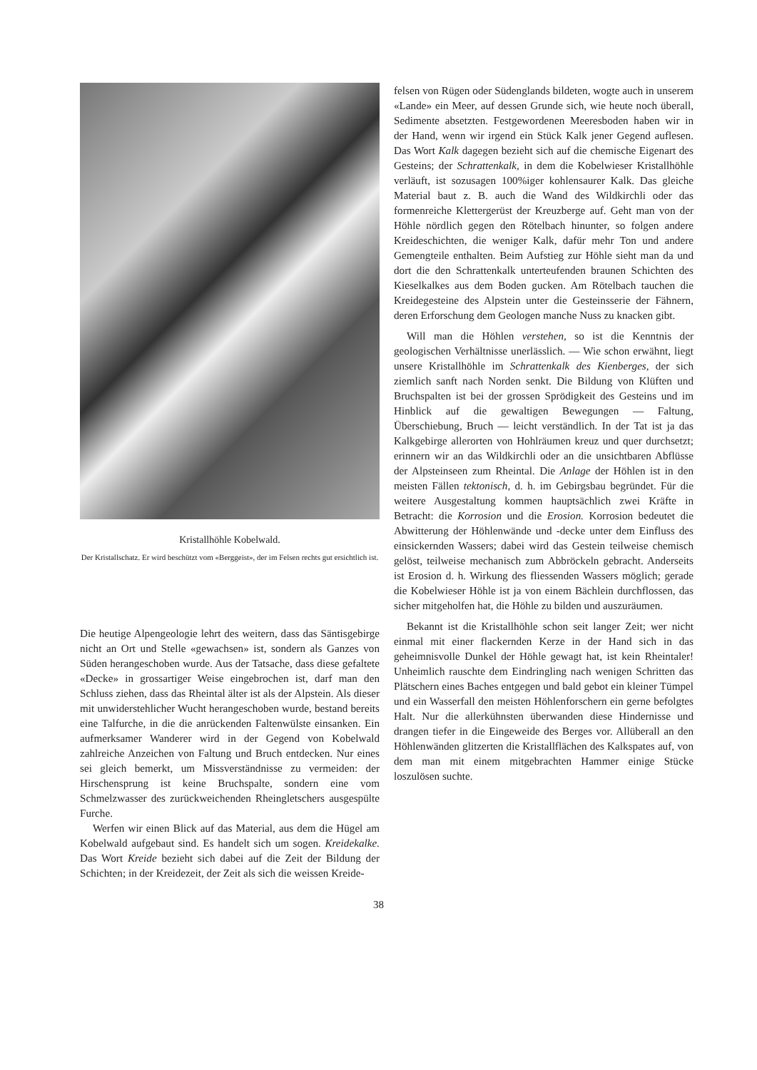Kristallhöhle Kobelwald.
Der Kristallschatz. Er wird beschützt vom «Berggeist», der im Felsen rechts gut ersichtlich ist.
Die heutige Alpengeologie lehrt des weitern, dass das Säntisgebirge nicht an Ort und Stelle «gewachsen» ist, sondern als Ganzes von Süden herangeschoben wurde. Aus der Tatsache, dass diese gefaltete «Decke» in grossartiger Weise eingebrochen ist, darf man den Schluss ziehen, dass das Rheintal älter ist als der Alpstein. Als dieser mit unwiderstehlicher Wucht herangeschoben wurde, bestand bereits eine Talfurche, in die die anrückenden Faltenwülste einsanken. Ein aufmerksamer Wanderer wird in der Gegend von Kobelwald zahlreiche Anzeichen von Faltung und Bruch entdecken. Nur eines sei gleich bemerkt, um Missverständnisse zu vermeiden: der Hirschensprung ist keine Bruchspalte, sondern eine vom Schmelzwasser des zurückweichenden Rheingletschers ausgespülte Furche.
Werfen wir einen Blick auf das Material, aus dem die Hügel am Kobelwald aufgebaut sind. Es handelt sich um sogen. Kreidekalke. Das Wort Kreide bezieht sich dabei auf die Zeit der Bildung der Schichten; in der Kreidezeit, der Zeit als sich die weissen Kreide-
felsen von Rügen oder Südenglands bildeten, wogte auch in unserem «Lande» ein Meer, auf dessen Grunde sich, wie heute noch überall, Sedimente absetzten. Festgewordenen Meeresboden haben wir in der Hand, wenn wir irgend ein Stück Kalk jener Gegend auflesen. Das Wort Kalk dagegen bezieht sich auf die chemische Eigenart des Gesteins; der Schrattenkalk, in dem die Kobelwieser Kristallhöhle verläuft, ist sozusagen 100%iger kohlensaurer Kalk. Das gleiche Material baut z. B. auch die Wand des Wildkirchli oder das formenreiche Klettergerüst der Kreuzberge auf. Geht man von der Höhle nördlich gegen den Rötelbach hinunter, so folgen andere Kreideschichten, die weniger Kalk, dafür mehr Ton und andere Gemengteile enthalten. Beim Aufstieg zur Höhle sieht man da und dort die den Schrattenkalk unterteufenden braunen Schichten des Kieselkalkes aus dem Boden gucken. Am Rötelbach tauchen die Kreidegesteine des Alpstein unter die Gesteinsserie der Fähnern, deren Erforschung dem Geologen manche Nuss zu knacken gibt.
Will man die Höhlen verstehen, so ist die Kenntnis der geologischen Verhältnisse unerlässlich. — Wie schon erwähnt, liegt unsere Kristallhöhle im Schrattenkalk des Kienberges, der sich ziemlich sanft nach Norden senkt. Die Bildung von Klüften und Bruchspalten ist bei der grossen Sprödigkeit des Gesteins und im Hinblick auf die gewaltigen Bewegungen — Faltung, Überschiebung, Bruch — leicht verständlich. In der Tat ist ja das Kalkgebirge allerorten von Hohlräumen kreuz und quer durchsetzt; erinnern wir an das Wildkirchli oder an die unsichtbaren Abflüsse der Alpsteinseen zum Rheintal. Die Anlage der Höhlen ist in den meisten Fällen tektonisch, d. h. im Gebirgsbau begründet. Für die weitere Ausgestaltung kommen hauptsächlich zwei Kräfte in Betracht: die Korrosion und die Erosion. Korrosion bedeutet die Abwitterung der Höhlenwände und -decke unter dem Einfluss des einsickernden Wassers; dabei wird das Gestein teilweise chemisch gelöst, teilweise mechanisch zum Abbröckeln gebracht. Anderseits ist Erosion d. h. Wirkung des fliessenden Wassers möglich; gerade die Kobelwieser Höhle ist ja von einem Bächlein durchflossen, das sicher mitgeholfen hat, die Höhle zu bilden und auszuräumen.
Bekannt ist die Kristallhöhle schon seit langer Zeit; wer nicht einmal mit einer flackernden Kerze in der Hand sich in das geheimnisvolle Dunkel der Höhle gewagt hat, ist kein Rheintaler! Unheimlich rauschte dem Eindringling nach wenigen Schritten das Plätschern eines Baches entgegen und bald gebot ein kleiner Tümpel und ein Wasserfall den meisten Höhlenforschern ein gerne befolgtes Halt. Nur die allerkühnsten überwanden diese Hindernisse und drangen tiefer in die Eingeweide des Berges vor. Allüberall an den Höhlenwänden glitzerten die Kristallflächen des Kalkspates auf, von dem man mit einem mitgebrachten Hammer einige Stücke loszulösen suchte.
38